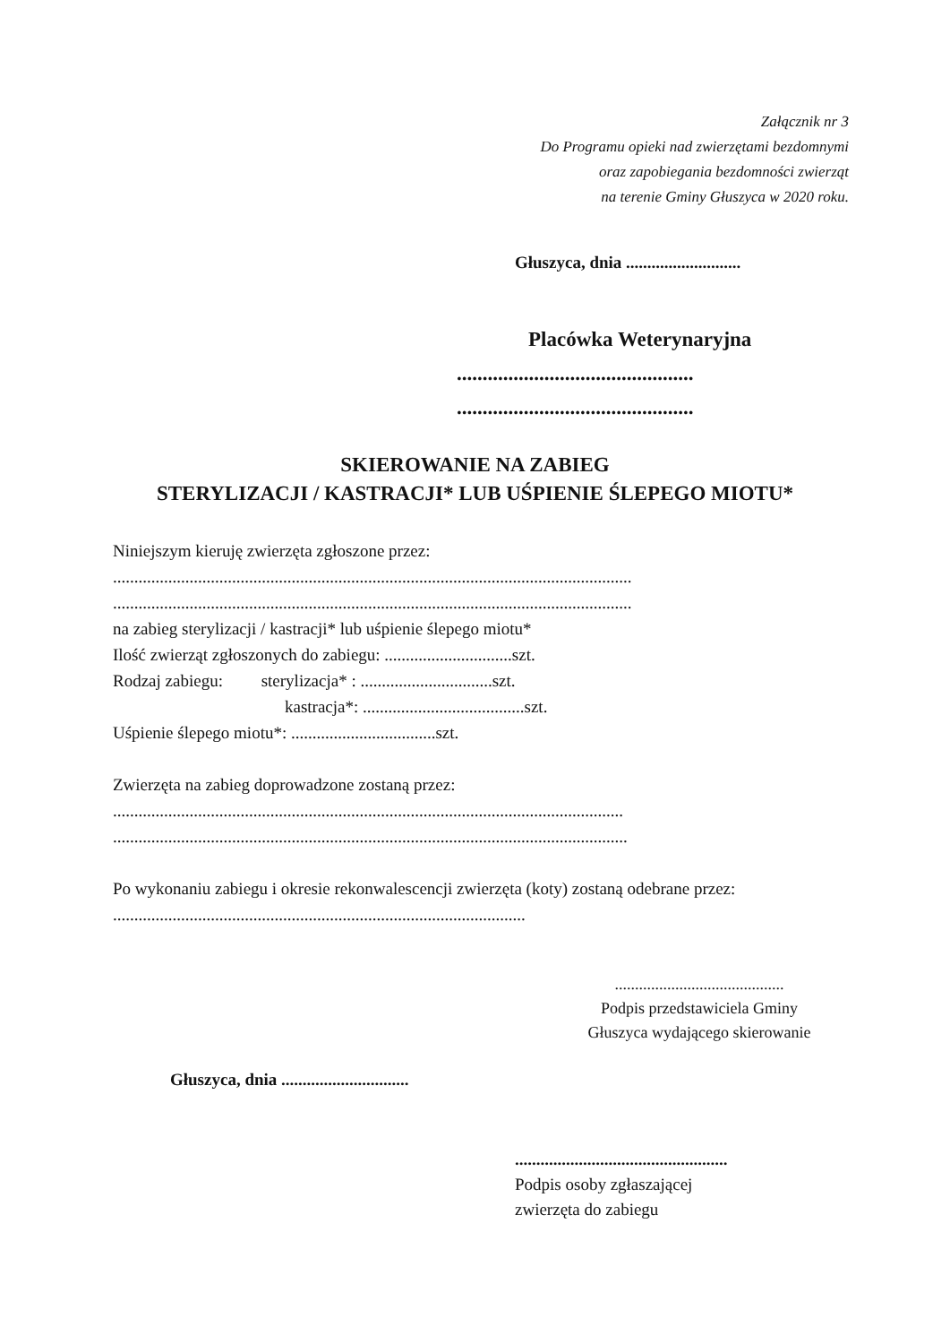Załącznik nr 3
Do Programu opieki nad zwierzętami bezdomnymi
oraz zapobiegania bezdomności zwierząt
na terenie Gminy Głuszyca w 2020 roku.
Głuszyca, dnia ...........................
Placówka Weterynaryjna
..............................................
..............................................
SKIEROWANIE NA ZABIEG
STERYLIZACJI / KASTRACJI* LUB UŚPIENIE ŚLEPEGO MIOTU*
Niniejszym kieruję zwierzęta zgłoszone przez:
..........................................................................................................................
..........................................................................................................................
na zabieg sterylizacji / kastracji* lub uśpienie ślepego miotu*
Ilość zwierząt zgłoszonych do zabiegu: ..............................szt.
Rodzaj zabiegu: sterylizacja* : ...............................szt.
kastracja*: ......................................szt.
Uśpienie ślepego miotu*: ..................................szt.
Zwierzęta na zabieg doprowadzone zostaną przez:
........................................................................................................................
.........................................................................................................................
Po wykonaniu zabiegu i okresie rekonwalescencji zwierzęta (koty) zostaną odebrane przez:
.................................................................................................
..........................................
Podpis przedstawiciela Gminy
Głuszyca wydającego skierowanie
Głuszyca, dnia ..............................
..................................................
Podpis osoby zgłaszającej
zwierzęta do zabiegu